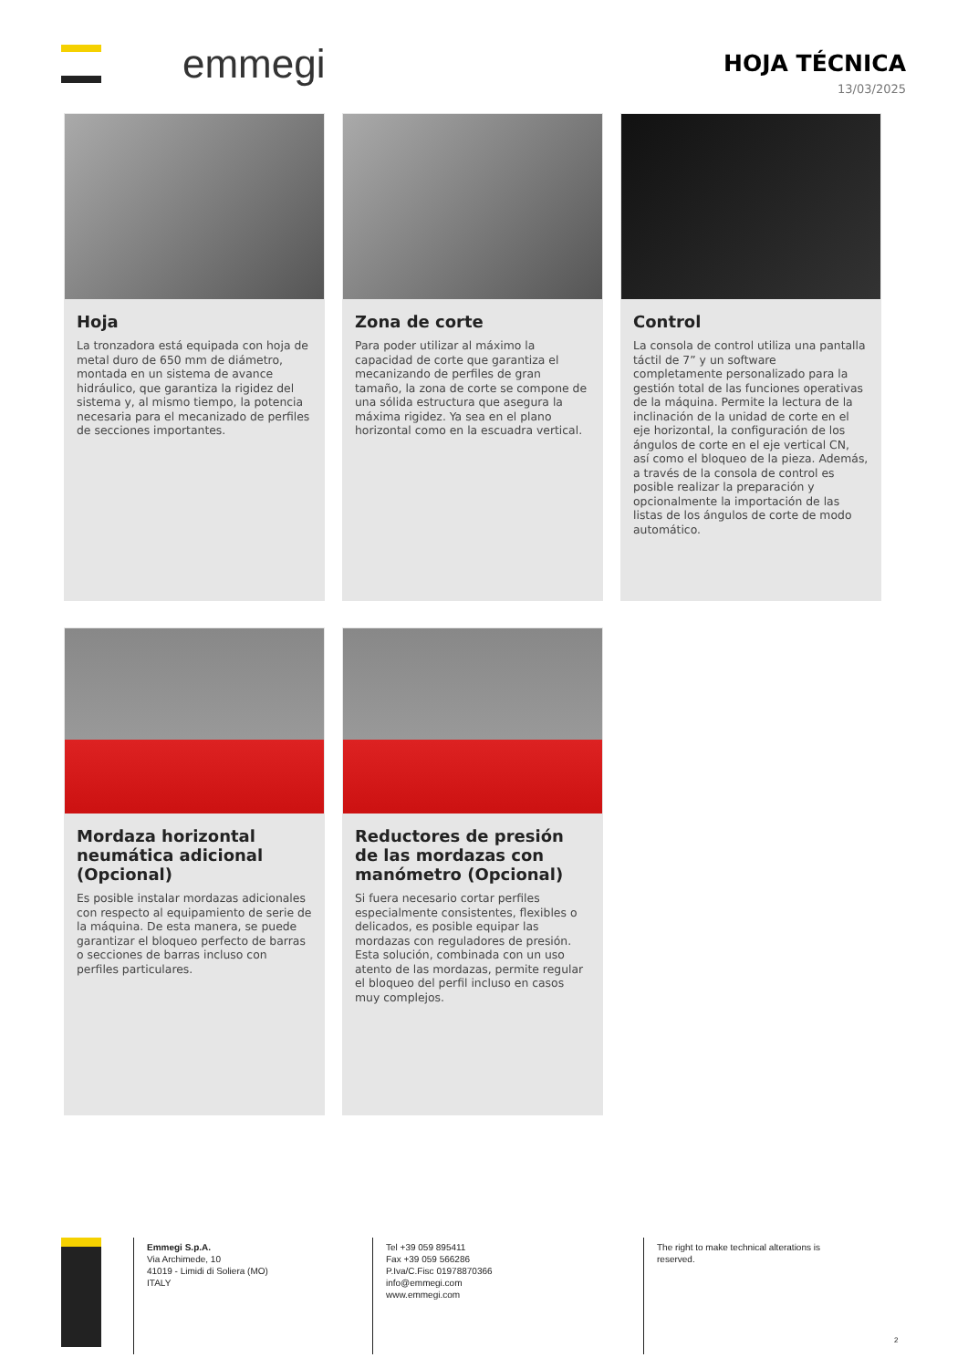emmegi
HOJA TÉCNICA
13/03/2025
Hoja
La tronzadora está equipada con hoja de metal duro de 650 mm de diámetro, montada en un sistema de avance hidráulico, que garantiza la rigidez del sistema y, al mismo tiempo, la potencia necesaria para el mecanizado de perfiles de secciones importantes.
Zona de corte
Para poder utilizar al máximo la capacidad de corte que garantiza el mecanizando de perfiles de gran tamaño, la zona de corte se compone de una sólida estructura que asegura la máxima rigidez. Ya sea en el plano horizontal como en la escuadra vertical.
Control
La consola de control utiliza una pantalla táctil de 7” y un software completamente personalizado para la gestión total de las funciones operativas de la máquina. Permite la lectura de la inclinación de la unidad de corte en el eje horizontal, la configuración de los ángulos de corte en el eje vertical CN, así como el bloqueo de la pieza. Además, a través de la consola de control es posible realizar la preparación y opcionalmente la importación de las listas de los ángulos de corte de modo automático.
Mordaza horizontal neumática adicional (Opcional)
Es posible instalar mordazas adicionales con respecto al equipamiento de serie de la máquina. De esta manera, se puede garantizar el bloqueo perfecto de barras o secciones de barras incluso con perfiles particulares.
Reductores de presión de las mordazas con manómetro (Opcional)
Si fuera necesario cortar perfiles especialmente consistentes, flexibles o delicados, es posible equipar las mordazas con reguladores de presión. Esta solución, combinada con un uso atento de las mordazas, permite regular el bloqueo del perfil incluso en casos muy complejos.
Emmegi S.p.A.
Via Archimede, 10
41019 - Limidi di Soliera (MO)
ITALY
Tel +39 059 895411
Fax +39 059 566286
P.Iva/C.Fisc 01978870366
info@emmegi.com
www.emmegi.com
The right to make technical alterations is reserved.
2